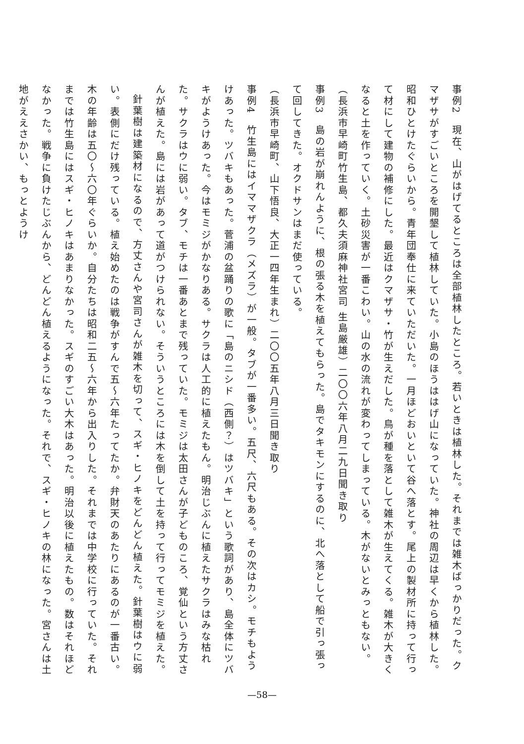事例2　現在、山がはげてるところは全部植林したところ。若いときは植林した。それまでは雑木ばっかりだった。クマザサがすごいところを開墾して植林していた。小島のほうははげ山になっていた。神社の周辺は早くから植林した。昭和ひとけたぐらいから。青年団奉仕に来ていただいた。一月ほどおいといて谷へ落とす。尾上の製材所に持って行って材にして建物の補修にした。最近はクマザサ・竹が生えだした。鳥が種を落として雑木が生えてくる。雑木が大きくなると土を作っていく。土砂災害が一番こわい。山の水の流れが変わってしまっている。木がないとみっともない。
（長浜市早崎町竹生島、都久夫須麻神社宮司 生島厳雄）二〇〇六年八月二九日聞き取り
事例3　島の岩が崩れんように、根の張る木を植えてもらった。島でタキモンにするのに、北へ落として船で引っ張って回してきた。オクドサンはまだ使っている。
（長浜市早崎町、山下悟良、大正一四年生まれ）二〇〇五年八月三日聞き取り
事例4　竹生島にはイママザクラ（メズラ）が一般。タブが一番多い。五尺、六尺もある。その次はカシ。モチもようけあった。ツバキもあった。菅浦の盆踊りの歌に「島のニシド（西側？）はツバキ」という歌詞があり、島全体にツバキがようけあった。今はモミジがかなりある。サクラは人工的に植えたもん。明治じぶんに植えたサクラはみな枯れた。サクラはウに弱い。タブ、モチは一番あとまで残っていた。モミジは太田さんが子どものころ、覚仙という方丈さんが植えた。島には岩があって道がつけられない。そういうところには木を倒して土を持って行ってモミジを植えた。
針葉樹は建築材になるので、方丈さんや宮司さんが雑木を切って、スギ・ヒノキをどんどん植えた。針葉樹はウに弱い。表側にだけ残っている。植え始めたのは戦争がすんで五～六年たってたか。弁財天のあたりにあるのが一番古い。木の年齢は五〇～六〇年ぐらいか。自分たちは昭和二五～六年から出入りした。それまでは中学校に行っていた。それまでは竹生島にはスギ・ヒノキはあまりなかった。スギのすごい大木はあった。明治以後に植えたもの。数はそれほどなかった。戦争に負けたじぶんから、どんどん植えるようになった。それで、スギ・ヒノキの林になった。宮さんは土地がええさかい、もっとようけ
—58—